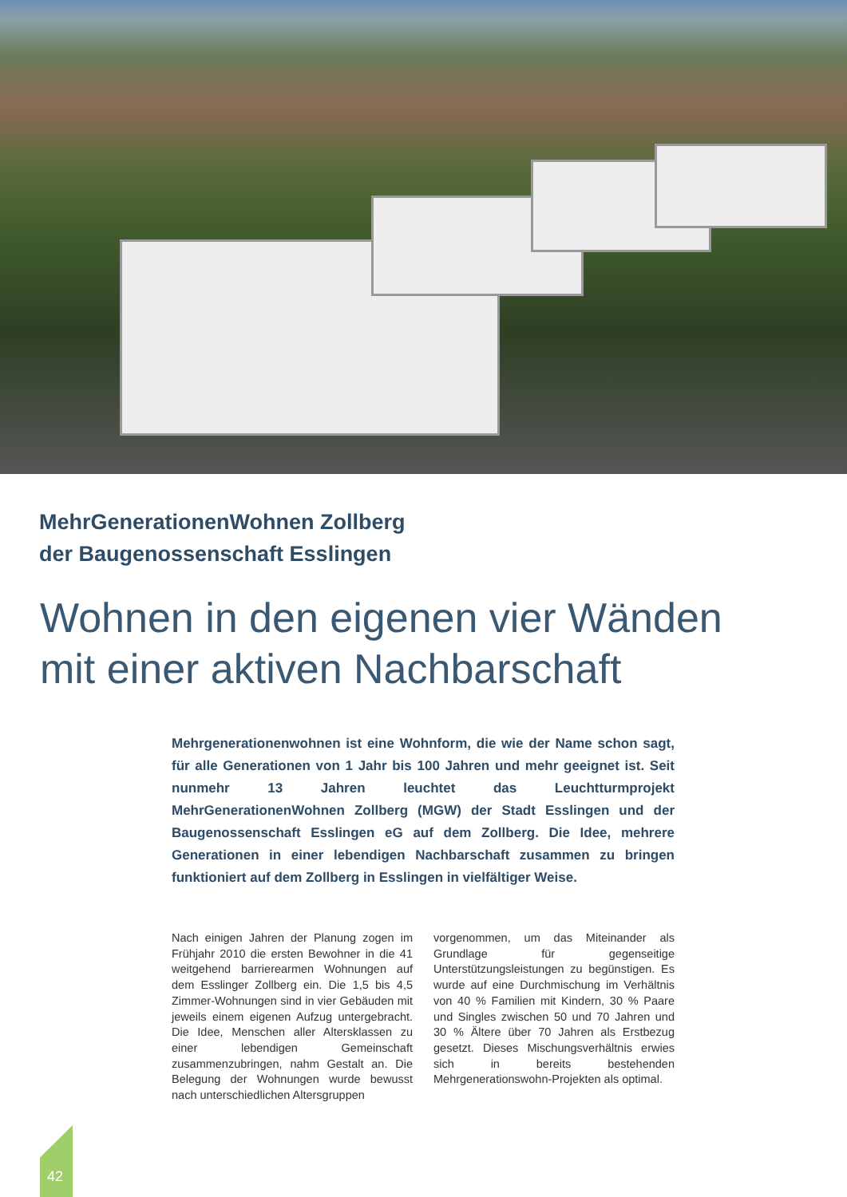MehrGenerationenWohnen Zollberg
der Baugenossenschaft Esslingen
Wohnen in den eigenen vier Wänden
mit einer aktiven Nachbarschaft
Mehrgenerationenwohnen ist eine Wohnform, die wie der Name schon sagt, für alle Generationen von 1 Jahr bis 100 Jahren und mehr geeignet ist. Seit nunmehr 13 Jahren leuchtet das Leuchtturmprojekt MehrGenerationenWohnen Zollberg (MGW) der Stadt Esslingen und der Baugenossenschaft Esslingen eG auf dem Zollberg. Die Idee, mehrere Generationen in einer lebendigen Nachbarschaft zusammen zu bringen funktioniert auf dem Zollberg in Esslingen in vielfältiger Weise.
Nach einigen Jahren der Planung zogen im Frühjahr 2010 die ersten Bewohner in die 41 weitgehend barrierearmen Wohnungen auf dem Esslinger Zollberg ein. Die 1,5 bis 4,5 Zimmer-Wohnungen sind in vier Gebäuden mit jeweils einem eigenen Aufzug untergebracht. Die Idee, Menschen aller Altersklassen zu einer lebendigen Gemeinschaft zusammenzubringen, nahm Gestalt an. Die Belegung der Wohnungen wurde bewusst nach unterschiedlichen Altersgruppen
vorgenommen, um das Miteinander als Grundlage für gegenseitige Unterstützungsleistungen zu begünstigen. Es wurde auf eine Durchmischung im Verhältnis von 40 % Familien mit Kindern, 30 % Paare und Singles zwischen 50 und 70 Jahren und 30 % Ältere über 70 Jahren als Erstbezug gesetzt. Dieses Mischungsverhältnis erwies sich in bereits bestehenden Mehrgenerationswohn-Projekten als optimal.
42